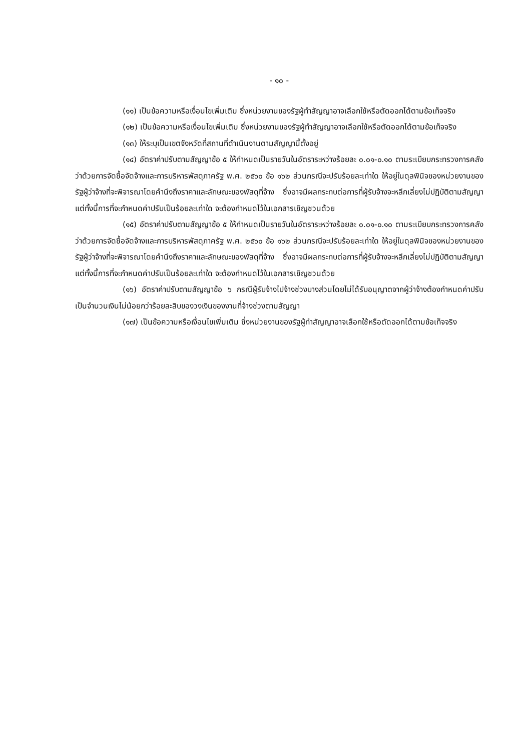- ๑๐ -
(๑๑) เป็นข้อความหรือเงื่อนไขเพิ่มเติม ซึ่งหน่วยงานของรัฐผู้ทำสัญญาอาจเลือกใช้หรือตัดออกได้ตามข้อเท็จจริง
(๑๒) เป็นข้อความหรือเงื่อนไขเพิ่มเติม ซึ่งหน่วยงานของรัฐผู้ทำสัญญาอาจเลือกใช้หรือตัดออกได้ตามข้อเท็จจริง
(๑๓) ให้ระบุเป็นเขตจังหวัดที่สถานที่ดำเนินงานตามสัญญานี้ตั้งอยู่
(๑๔) อัตราค่าปรับตามสัญญาข้อ ๕ ให้กำหนดเป็นรายวันในอัตราระหว่างร้อยละ ๐.๐๑-๐.๑๐ ตามระเบียบกระทรวงการคลังว่าด้วยการจัดซื้อจัดจ้างและการบริหารพัสดุภาครัฐ พ.ศ. ๒๕๖๐ ข้อ ๑๖๒ ส่วนกรณีจะปรับร้อยละเท่าใด ให้อยู่ในดุลพินิจของหน่วยงานของรัฐผู้ว่าจ้างที่จะพิจารณาโดยคำนึงถึงราคาและลักษณะของพัสดุที่จ้าง ซึ่งอาจมีผลกระทบต่อการที่ผู้รับจ้างจะหลีกเลี่ยงไม่ปฏิบัติตามสัญญา แต่ทั้งนี้การที่จะกำหนดค่าปรับเป็นร้อยละเท่าใด จะต้องกำหนดไว้ในเอกสารเชิญชวนด้วย
(๑๕) อัตราค่าปรับตามสัญญาข้อ ๕ ให้กำหนดเป็นรายวันในอัตราระหว่างร้อยละ ๐.๐๑-๐.๑๐ ตามระเบียบกระทรวงการคลังว่าด้วยการจัดซื้อจัดจ้างและการบริหารพัสดุภาครัฐ พ.ศ. ๒๕๖๐ ข้อ ๑๖๒ ส่วนกรณีจะปรับร้อยละเท่าใด ให้อยู่ในดุลพินิจของหน่วยงานของรัฐผู้ว่าจ้างที่จะพิจารณาโดยคำนึงถึงราคาและลักษณะของพัสดุที่จ้าง ซึ่งอาจมีผลกระทบต่อการที่ผู้รับจ้างจะหลีกเลี่ยงไม่ปฏิบัติตามสัญญา แต่ทั้งนี้การที่จะกำหนดค่าปรับเป็นร้อยละเท่าใด จะต้องกำหนดไว้ในเอกสารเชิญชวนด้วย
(๑๖) อัตราค่าปรับตามสัญญาข้อ ๖ กรณีผู้รับจ้างไปจ้างช่วงบางส่วนโดยไม่ได้รับอนุญาตจากผู้ว่าจ้างต้องกำหนดค่าปรับเป็นจำนวนเงินไม่น้อยกว่าร้อยละสิบของวงเงินของงานที่จ้างช่วงตามสัญญา
(๑๗) เป็นข้อความหรือเงื่อนไขเพิ่มเติม ซึ่งหน่วยงานของรัฐผู้ทำสัญญาอาจเลือกใช้หรือตัดออกได้ตามข้อเท็จจริง